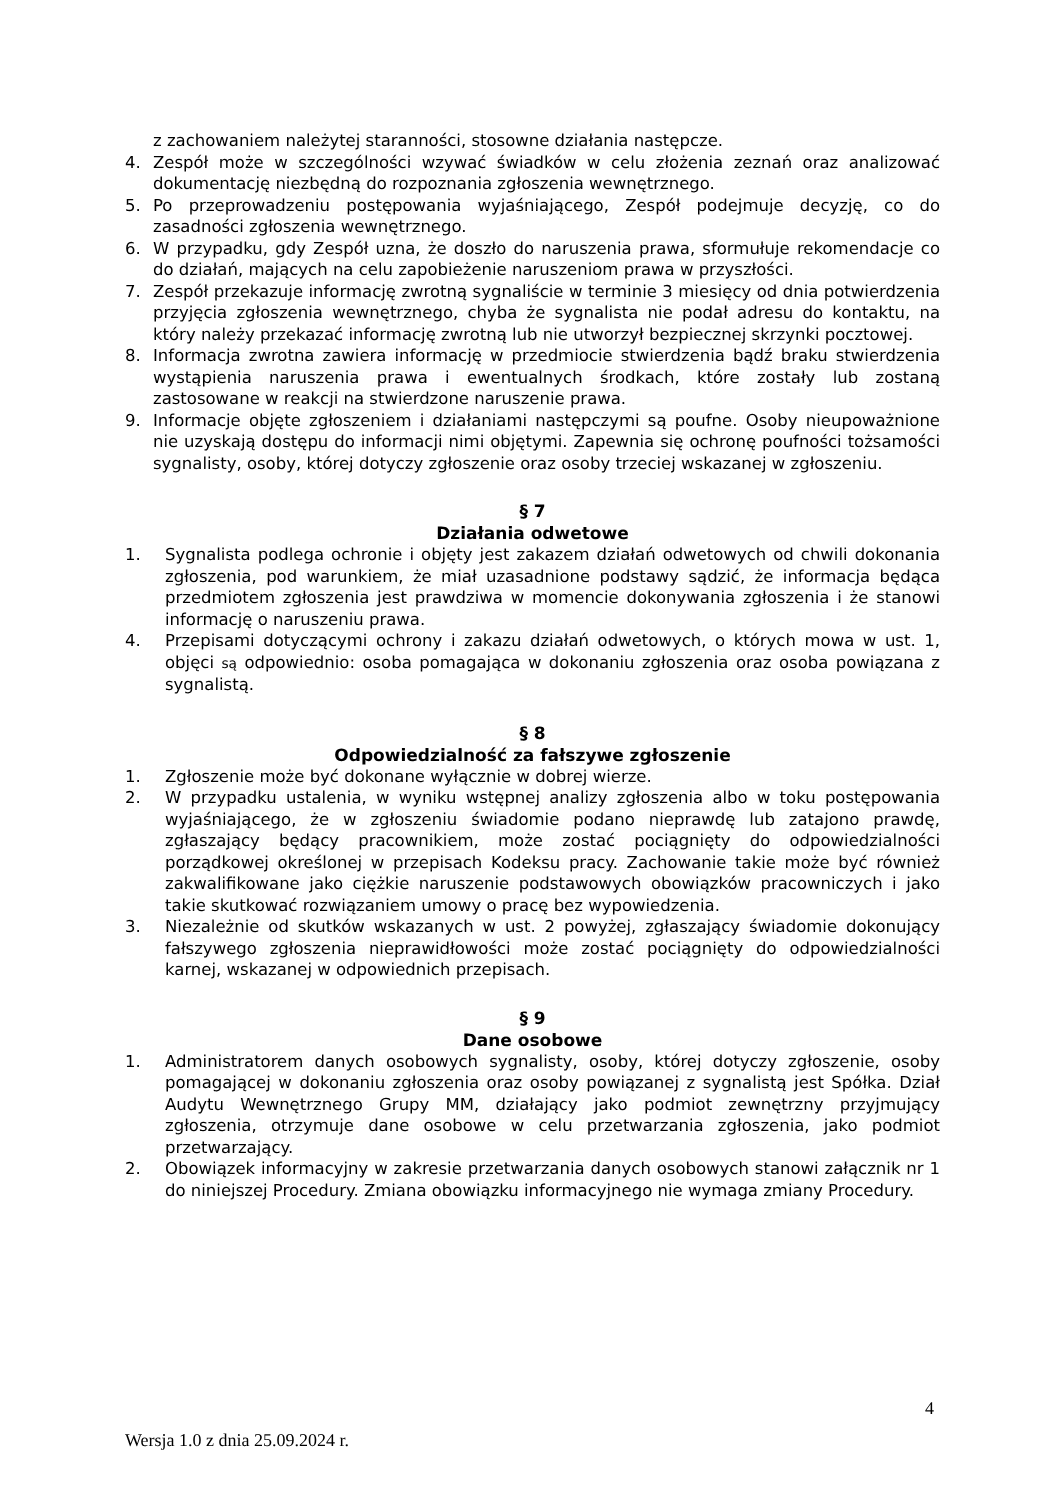z zachowaniem należytej staranności, stosowne działania następcze.
4. Zespół może w szczególności wzywać świadków w celu złożenia zeznań oraz analizować dokumentację niezbędną do rozpoznania zgłoszenia wewnętrznego.
5. Po przeprowadzeniu postępowania wyjaśniającego, Zespół podejmuje decyzję, co do zasadności zgłoszenia wewnętrznego.
6. W przypadku, gdy Zespół uzna, że doszło do naruszenia prawa, sformułuje rekomendacje co do działań, mających na celu zapobieżenie naruszeniom prawa w przyszłości.
7. Zespół przekazuje informację zwrotną sygnaliście w terminie 3 miesięcy od dnia potwierdzenia przyjęcia zgłoszenia wewnętrznego, chyba że sygnalista nie podał adresu do kontaktu, na który należy przekazać informację zwrotną lub nie utworzył bezpiecznej skrzynki pocztowej.
8. Informacja zwrotna zawiera informację w przedmiocie stwierdzenia bądź braku stwierdzenia wystąpienia naruszenia prawa i ewentualnych środkach, które zostały lub zostaną zastosowane w reakcji na stwierdzone naruszenie prawa.
9. Informacje objęte zgłoszeniem i działaniami następczymi są poufne. Osoby nieupoważnione nie uzyskają dostępu do informacji nimi objętymi. Zapewnia się ochronę poufności tożsamości sygnalisty, osoby, której dotyczy zgłoszenie oraz osoby trzeciej wskazanej w zgłoszeniu.
§ 7
Działania odwetowe
1. Sygnalista podlega ochronie i objęty jest zakazem działań odwetowych od chwili dokonania zgłoszenia, pod warunkiem, że miał uzasadnione podstawy sądzić, że informacja będąca przedmiotem zgłoszenia jest prawdziwa w momencie dokonywania zgłoszenia i że stanowi informację o naruszeniu prawa.
4. Przepisami dotyczącymi ochrony i zakazu działań odwetowych, o których mowa w ust. 1, objęci są odpowiednio: osoba pomagająca w dokonaniu zgłoszenia oraz osoba powiązana z sygnalistą.
§ 8
Odpowiedzialność za fałszywe zgłoszenie
1. Zgłoszenie może być dokonane wyłącznie w dobrej wierze.
2. W przypadku ustalenia, w wyniku wstępnej analizy zgłoszenia albo w toku postępowania wyjaśniającego, że w zgłoszeniu świadomie podano nieprawdę lub zatajono prawdę, zgłaszający będący pracownikiem, może zostać pociągnięty do odpowiedzialności porządkowej określonej w przepisach Kodeksu pracy. Zachowanie takie może być również zakwalifikowane jako ciężkie naruszenie podstawowych obowiązków pracowniczych i jako takie skutkować rozwiązaniem umowy o pracę bez wypowiedzenia.
3. Niezależnie od skutków wskazanych w ust. 2 powyżej, zgłaszający świadomie dokonujący fałszywego zgłoszenia nieprawidłowości może zostać pociągnięty do odpowiedzialności karnej, wskazanej w odpowiednich przepisach.
§ 9
Dane osobowe
1. Administratorem danych osobowych sygnalisty, osoby, której dotyczy zgłoszenie, osoby pomagającej w dokonaniu zgłoszenia oraz osoby powiązanej z sygnalistą jest Spółka. Dział Audytu Wewnętrznego Grupy MM, działający jako podmiot zewnętrzny przyjmujący zgłoszenia, otrzymuje dane osobowe w celu przetwarzania zgłoszenia, jako podmiot przetwarzający.
2. Obowiązek informacyjny w zakresie przetwarzania danych osobowych stanowi załącznik nr 1 do niniejszej Procedury. Zmiana obowiązku informacyjnego nie wymaga zmiany Procedury.
4
Wersja 1.0 z dnia 25.09.2024 r.